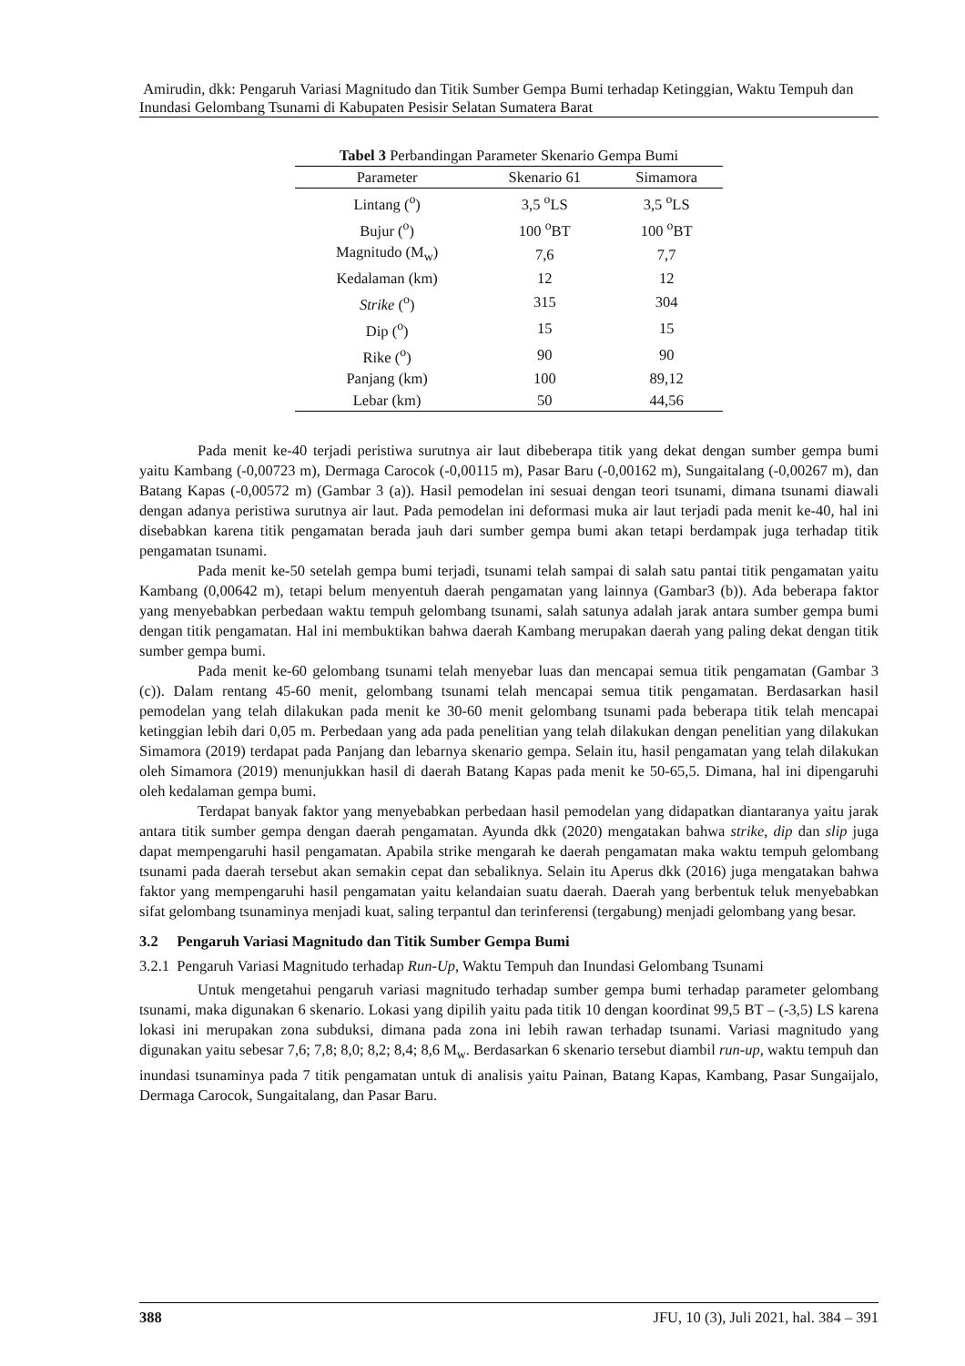Amirudin, dkk: Pengaruh Variasi Magnitudo dan Titik Sumber Gempa Bumi terhadap Ketinggian, Waktu Tempuh dan Inundasi Gelombang Tsunami di Kabupaten Pesisir Selatan Sumatera Barat
Tabel 3 Perbandingan Parameter Skenario Gempa Bumi
| Parameter | Skenario 61 | Simamora |
| --- | --- | --- |
| Lintang (<sup>o</sup>) | 3,5 <sup>o</sup>LS | 3,5 <sup>o</sup>LS |
| Bujur (<sup>o</sup>) | 100 <sup>o</sup>BT | 100 <sup>o</sup>BT |
| Magnitudo (M<sub>w</sub>) | 7,6 | 7,7 |
| Kedalaman (km) | 12 | 12 |
| Strike (<sup>o</sup>) | 315 | 304 |
| Dip (<sup>o</sup>) | 15 | 15 |
| Rike (<sup>o</sup>) | 90 | 90 |
| Panjang (km) | 100 | 89,12 |
| Lebar (km) | 50 | 44,56 |
Pada menit ke-40 terjadi peristiwa surutnya air laut dibeberapa titik yang dekat dengan sumber gempa bumi yaitu Kambang (-0,00723 m), Dermaga Carocok (-0,00115 m), Pasar Baru (-0,00162 m), Sungaitalang (-0,00267 m), dan Batang Kapas (-0,00572 m) (Gambar 3 (a)). Hasil pemodelan ini sesuai dengan teori tsunami, dimana tsunami diawali dengan adanya peristiwa surutnya air laut. Pada pemodelan ini deformasi muka air laut terjadi pada menit ke-40, hal ini disebabkan karena titik pengamatan berada jauh dari sumber gempa bumi akan tetapi berdampak juga terhadap titik pengamatan tsunami.
Pada menit ke-50 setelah gempa bumi terjadi, tsunami telah sampai di salah satu pantai titik pengamatan yaitu Kambang (0,00642 m), tetapi belum menyentuh daerah pengamatan yang lainnya (Gambar3 (b)). Ada beberapa faktor yang menyebabkan perbedaan waktu tempuh gelombang tsunami, salah satunya adalah jarak antara sumber gempa bumi dengan titik pengamatan. Hal ini membuktikan bahwa daerah Kambang merupakan daerah yang paling dekat dengan titik sumber gempa bumi.
Pada menit ke-60 gelombang tsunami telah menyebar luas dan mencapai semua titik pengamatan (Gambar 3 (c)). Dalam rentang 45-60 menit, gelombang tsunami telah mencapai semua titik pengamatan. Berdasarkan hasil pemodelan yang telah dilakukan pada menit ke 30-60 menit gelombang tsunami pada beberapa titik telah mencapai ketinggian lebih dari 0,05 m. Perbedaan yang ada pada penelitian yang telah dilakukan dengan penelitian yang dilakukan Simamora (2019) terdapat pada Panjang dan lebarnya skenario gempa. Selain itu, hasil pengamatan yang telah dilakukan oleh Simamora (2019) menunjukkan hasil di daerah Batang Kapas pada menit ke 50-65,5. Dimana, hal ini dipengaruhi oleh kedalaman gempa bumi.
Terdapat banyak faktor yang menyebabkan perbedaan hasil pemodelan yang didapatkan diantaranya yaitu jarak antara titik sumber gempa dengan daerah pengamatan. Ayunda dkk (2020) mengatakan bahwa strike, dip dan slip juga dapat mempengaruhi hasil pengamatan. Apabila strike mengarah ke daerah pengamatan maka waktu tempuh gelombang tsunami pada daerah tersebut akan semakin cepat dan sebaliknya. Selain itu Aperus dkk (2016) juga mengatakan bahwa faktor yang mempengaruhi hasil pengamatan yaitu kelandaian suatu daerah. Daerah yang berbentuk teluk menyebabkan sifat gelombang tsunaminya menjadi kuat, saling terpantul dan terinferensi (tergabung) menjadi gelombang yang besar.
3.2 Pengaruh Variasi Magnitudo dan Titik Sumber Gempa Bumi
3.2.1 Pengaruh Variasi Magnitudo terhadap Run-Up, Waktu Tempuh dan Inundasi Gelombang Tsunami
Untuk mengetahui pengaruh variasi magnitudo terhadap sumber gempa bumi terhadap parameter gelombang tsunami, maka digunakan 6 skenario. Lokasi yang dipilih yaitu pada titik 10 dengan koordinat 99,5 BT – (-3,5) LS karena lokasi ini merupakan zona subduksi, dimana pada zona ini lebih rawan terhadap tsunami. Variasi magnitudo yang digunakan yaitu sebesar 7,6; 7,8; 8,0; 8,2; 8,4; 8,6 M<sub>w</sub>. Berdasarkan 6 skenario tersebut diambil run-up, waktu tempuh dan inundasi tsunaminya pada 7 titik pengamatan untuk di analisis yaitu Painan, Batang Kapas, Kambang, Pasar Sungaijalo, Dermaga Carocok, Sungaitalang, dan Pasar Baru.
388 JFU, 10 (3), Juli 2021, hal. 384 – 391